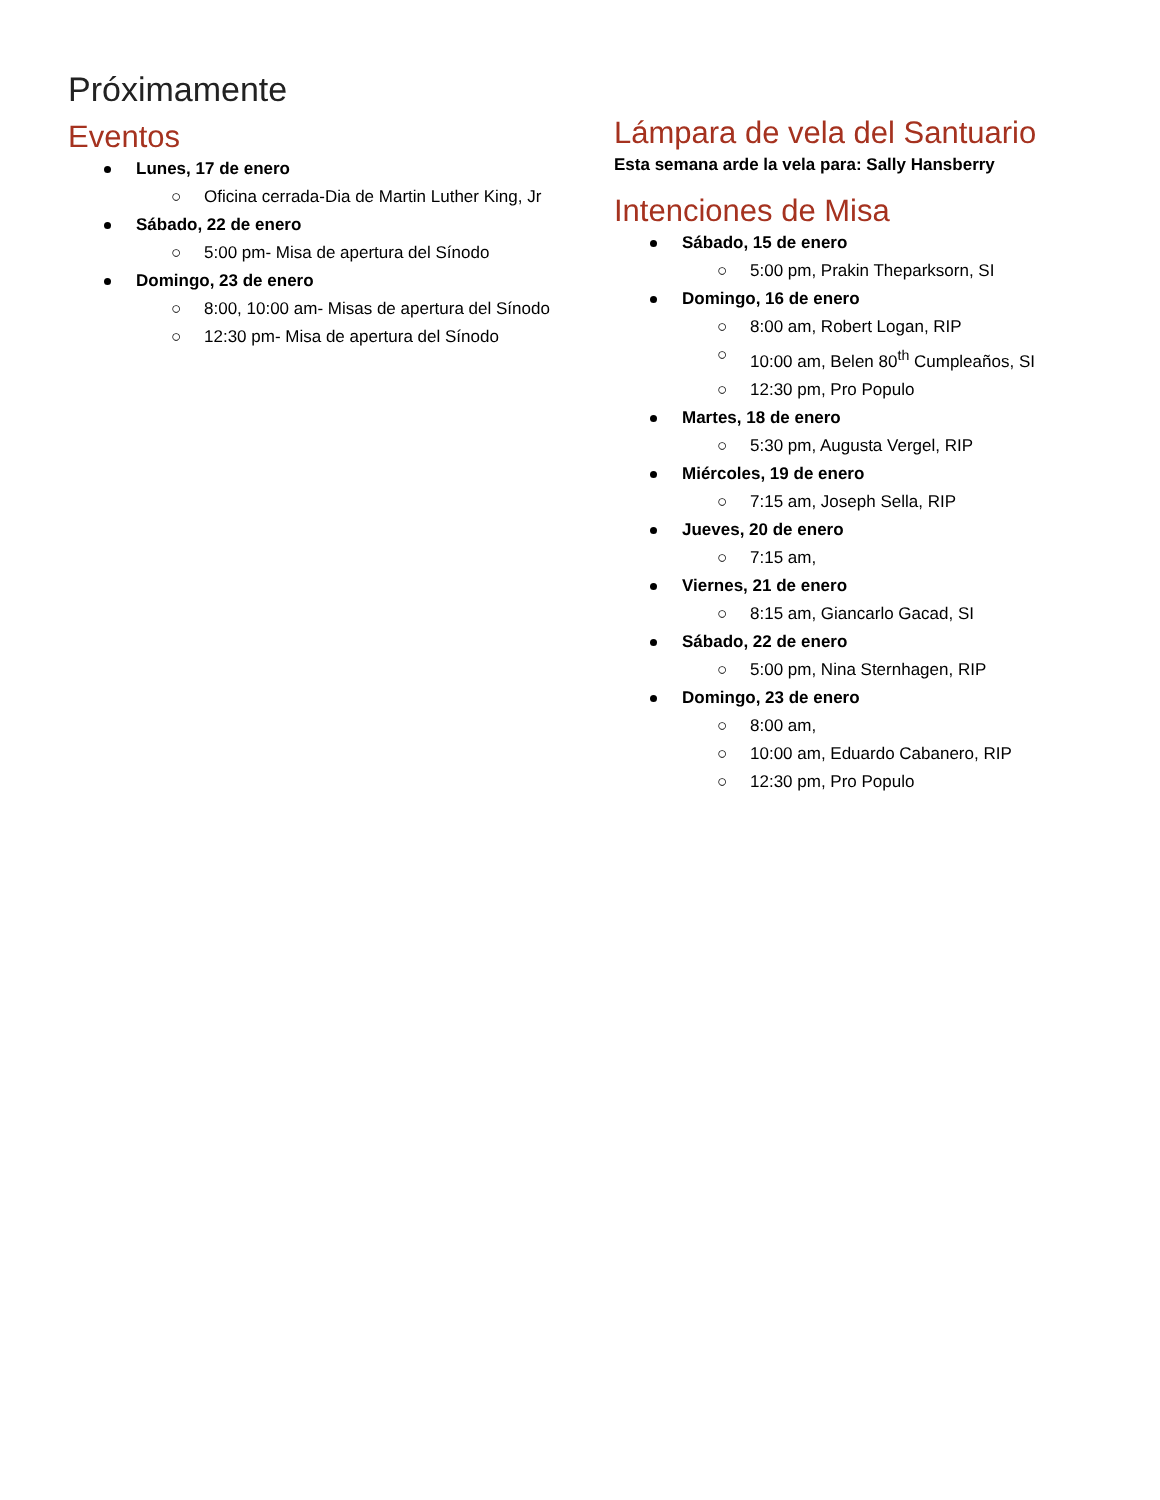Próximamente
Eventos
Lunes, 17 de enero
○ Oficina cerrada-Dia de Martin Luther King, Jr
Sábado, 22 de enero
○ 5:00 pm- Misa de apertura del Sínodo
Domingo, 23 de enero
○ 8:00, 10:00 am- Misas de apertura del Sínodo
○ 12:30 pm- Misa de apertura del Sínodo
Lámpara de vela del Santuario
Esta semana arde la vela para: Sally Hansberry
Intenciones de Misa
Sábado, 15 de enero
○ 5:00 pm, Prakin Theparksorn, SI
Domingo, 16 de enero
○ 8:00 am, Robert Logan, RIP
○ 10:00 am, Belen 80<sup>th</sup> Cumpleaños, SI
○ 12:30 pm, Pro Populo
Martes, 18 de enero
○ 5:30 pm, Augusta Vergel, RIP
Miércoles, 19 de enero
○ 7:15 am, Joseph Sella, RIP
Jueves, 20 de enero
○ 7:15 am,
Viernes, 21 de enero
○ 8:15 am, Giancarlo Gacad, SI
Sábado, 22 de enero
○ 5:00 pm, Nina Sternhagen, RIP
Domingo, 23 de enero
○ 8:00 am,
○ 10:00 am, Eduardo Cabanero, RIP
○ 12:30 pm, Pro Populo